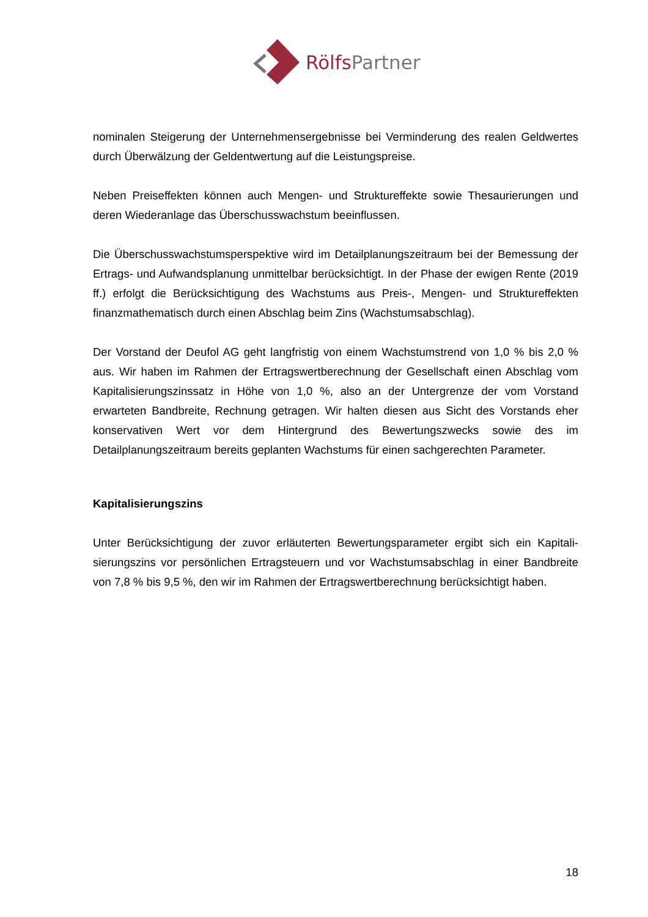Rölfs Partner
nominalen Steigerung der Unternehmensergebnisse bei Verminderung des realen Geld­wertes durch Überwälzung der Geldentwertung auf die Leistungspreise.
Neben Preiseffekten können auch Mengen- und Struktureffekte sowie Thesaurierungen und deren Wiederanlage das Überschusswachstum beeinflussen.
Die Überschusswachstumsperspektive wird im Detailplanungszeitraum bei der Bemessung der Ertrags- und Aufwandsplanung unmittelbar berücksichtigt. In der Phase der ewigen Rente (2019 ff.) erfolgt die Berücksichtigung des Wachstums aus Preis-, Mengen- und Struktureffekten finanzmathematisch durch einen Abschlag beim Zins (Wachstumsab­schlag).
Der Vorstand der Deufol AG geht langfristig von einem Wachstumstrend von 1,0 % bis 2,0 % aus. Wir haben im Rahmen der Ertragswertberechnung der Gesellschaft einen Ab­schlag vom Kapitalisierungszinssatz in Höhe von 1,0 %, also an der Untergrenze der vom Vorstand erwarteten Bandbreite, Rechnung getragen. Wir halten diesen aus Sicht des Vor­stands eher konservativen Wert vor dem Hintergrund des Bewertungszwecks sowie des im Detailplanungszeitraum bereits geplanten Wachstums für einen sachgerechten Parameter.
Kapitalisierungszins
Unter Berücksichtigung der zuvor erläuterten Bewertungsparameter ergibt sich ein Kapitali­sierungszins vor persönlichen Ertragsteuern und vor Wachstumsabschlag in einer Band­breite von 7,8 % bis 9,5 %, den wir im Rahmen der Ertragswertberechnung berücksichtigt haben.
18